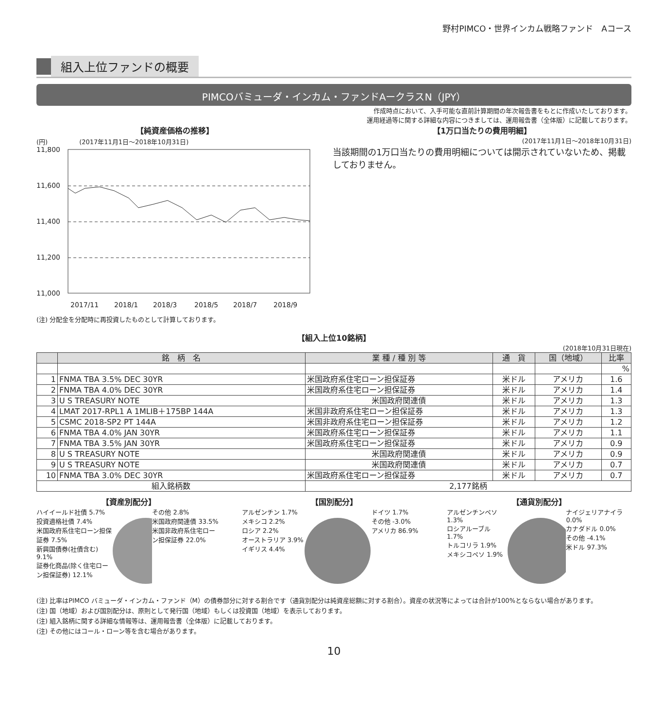野村PIMCO・世界インカム戦略ファンド　Aコース
組入上位ファンドの概要
PIMCOバミューダ・インカム・ファンドAークラスN（JPY）
作成時点において、入手可能な直前計算期間の年次報告書をもとに作成いたしております。
運用経過等に関する詳細な内容につきましては、運用報告書（全体版）に記載しております。
【純資産価格の推移】
(円)　　　　　(2017年11月1日～2018年10月31日)
11,800
11,600
11,400
11,200
11,000
2017/11
2018/1
2018/3
2018/5
2018/7
2018/9
(注) 分配金を分配時に再投資したものとして計算しております。
【1万口当たりの費用明細】
(2017年11月1日～2018年10月31日)
当該期間の1万口当たりの費用明細については開示されていないため、掲載しておりません。
【組入上位10銘柄】
(2018年10月31日現在)
| | 銘 柄 名 | 業 種 / 種 別 等 | 通 貨 | 国（地域） | 比率 |
| --- | --- | --- | --- | --- | --- |
| | | | | | % |
| 1 | FNMA TBA 3.5% DEC 30YR | 米国政府系住宅ローン担保証券 | 米ドル | アメリカ | 1.6 |
| 2 | FNMA TBA 4.0% DEC 30YR | 米国政府系住宅ローン担保証券 | 米ドル | アメリカ | 1.4 |
| 3 | U S TREASURY NOTE | 米国政府関連債 | 米ドル | アメリカ | 1.3 |
| 4 | LMAT 2017-RPL1 A 1MLIB＋175BP 144A | 米国非政府系住宅ローン担保証券 | 米ドル | アメリカ | 1.3 |
| 5 | CSMC 2018-SP2 PT 144A | 米国非政府系住宅ローン担保証券 | 米ドル | アメリカ | 1.2 |
| 6 | FNMA TBA 4.0% JAN 30YR | 米国政府系住宅ローン担保証券 | 米ドル | アメリカ | 1.1 |
| 7 | FNMA TBA 3.5% JAN 30YR | 米国政府系住宅ローン担保証券 | 米ドル | アメリカ | 0.9 |
| 8 | U S TREASURY NOTE | 米国政府関連債 | 米ドル | アメリカ | 0.9 |
| 9 | U S TREASURY NOTE | 米国政府関連債 | 米ドル | アメリカ | 0.7 |
| 10 | FNMA TBA 3.0% DEC 30YR | 米国政府系住宅ローン担保証券 | 米ドル | アメリカ | 0.7 |
| 組入銘柄数 | | 2,177銘柄 | | | |
【資産別配分】
ハイイールド社債 5.7%
投資適格社債 7.4%
米国政府系住宅ローン担保証券 7.5%
新興国債券(社債含む) 9.1%
証券化商品(除く住宅ローン担保証券) 12.1%
その他 2.8%
米国政府関連債 33.5%
米国非政府系住宅ローン担保証券 22.0%
【国別配分】
アルゼンチン 1.7%
メキシコ 2.2%
ロシア 2.2%
オーストラリア 3.9%
イギリス 4.4%
ドイツ 1.7%
その他 -3.0%
アメリカ 86.9%
【通貨別配分】
アルゼンチンペソ 1.3%
ロシアルーブル 1.7%
トルコリラ 1.9%
メキシコペソ 1.9%
ナイジェリアナイラ 0.0%
カナダドル 0.0%
その他 -4.1%
米ドル 97.3%
(注) 比率はPIMCO バミューダ・インカム・ファンド（M）の債券部分に対する割合です（通貨別配分は純資産総額に対する割合）。資産の状況等によっては合計が100%とならない場合があります。
(注) 国（地域）および国別配分は、原則として発行国（地域）もしくは投資国（地域）を表示しております。
(注) 組入銘柄に関する詳細な情報等は、運用報告書（全体版）に記載しております。
(注) その他にはコール・ローン等を含む場合があります。
10